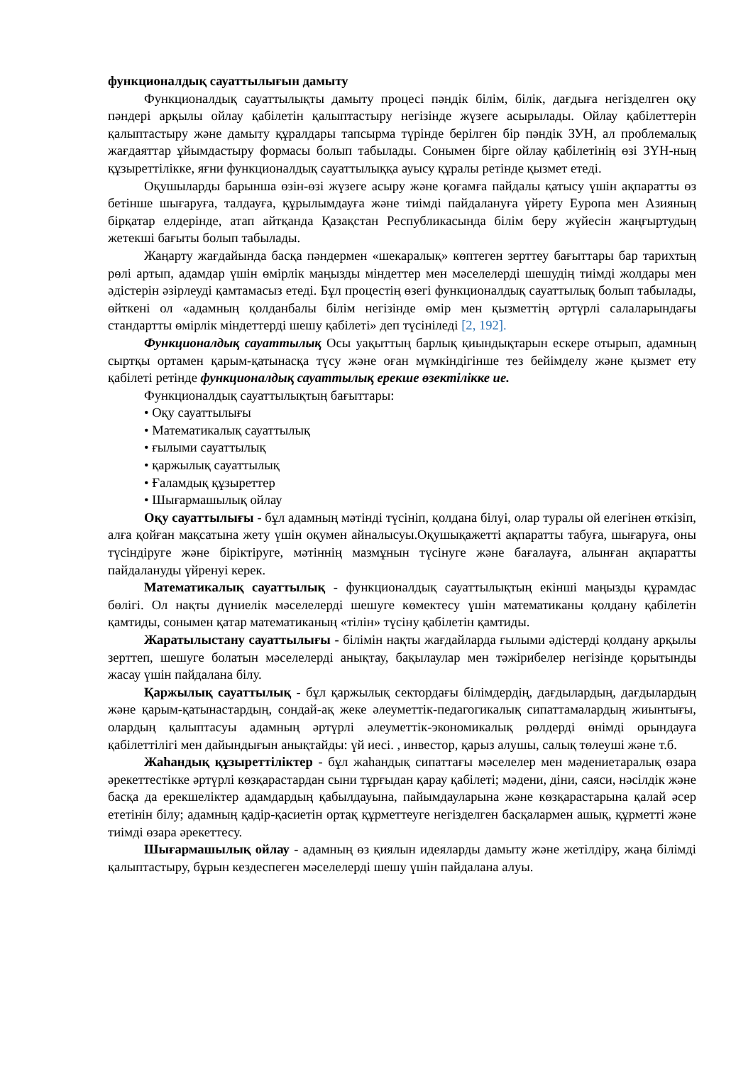функционалдық сауаттылығын дамыту
Функционалдық сауаттылықты дамыту процесі пәндік білім, білік, дағдыға негізделген оқу пәндері арқылы ойлау қабілетін қалыптастыру негізінде жүзеге асырылады. Ойлау қабілеттерін қалыптастыру және дамыту құралдары тапсырма түрінде берілген бір пәндік ЗУН, ал проблемалық жағдаяттар ұйымдастыру формасы болып табылады. Сонымен бірге ойлау қабілетінің өзі ЗҮН-ның құзыреттілікке, яғни функционалдық сауаттылыққа ауысу құралы ретінде қызмет етеді.
Оқушыларды барынша өзін-өзі жүзеге асыру және қоғамға пайдалы қатысу үшін ақпаратты өз бетінше шығаруға, талдауға, құрылымдауға және тиімді пайдалануға үйрету Еуропа мен Азияның бірқатар елдерінде, атап айтқанда Қазақстан Республикасында білім беру жүйесін жаңғыртудың жетекші бағыты болып табылады.
Жаңарту жағдайында басқа пәндермен «шекаралық» көптеген зерттеу бағыттары бар тарихтың рөлі артып, адамдар үшін өмірлік маңызды міндеттер мен мәселелерді шешудің тиімді жолдары мен әдістерін әзірлеуді қамтамасыз етеді. Бұл процестің өзегі функционалдық сауаттылық болып табылады, өйткені ол «адамның қолданбалы білім негізінде өмір мен қызметтің әртүрлі салаларындағы стандартты өмірлік міндеттерді шешу қабілеті» деп түсініледі [2, 192].
Функционалдық сауаттылық Осы уақыттың барлық қиындықтарын ескере отырып, адамның сыртқы ортамен қарым-қатынасқа түсу және оған мүмкіндігінше тез бейімделу және қызмет ету қабілеті ретінде функционалдық сауаттылық ерекше өзектілікке ие.
Функционалдық сауаттылықтың бағыттары:
• Оқу сауаттылығы
• Математикалық сауаттылық
• ғылыми сауаттылық
• қаржылық сауаттылық
• Ғаламдық құзыреттер
• Шығармашылық ойлау
Оқу сауаттылығы - бұл адамның мәтінді түсініп, қолдана білуі, олар туралы ой елегінен өткізіп, алға қойған мақсатына жету үшін оқумен айналысуы.Оқушықажетті ақпаратты табуға, шығаруға, оны түсіндіруге және біріктіруге, мәтіннің мазмұнын түсінуге және бағалауға, алынған ақпаратты пайдалануды үйренуі керек.
Математикалық сауаттылық - функционалдық сауаттылықтың екінші маңызды құрамдас бөлігі. Ол нақты дүниелік мәселелерді шешуге көмектесу үшін математиканы қолдану қабілетін қамтиды, сонымен қатар математиканың «тілін» түсіну қабілетін қамтиды.
Жаратылыстану сауаттылығы - білімін нақты жағдайларда ғылыми әдістерді қолдану арқылы зерттеп, шешуге болатын мәселелерді анықтау, бақылаулар мен тәжірибелер негізінде қорытынды жасау үшін пайдалана білу.
Қаржылық сауаттылық - бұл қаржылық сектордағы білімдердің, дағдылардың, дағдылардың және қарым-қатынастардың, сондай-ақ жеке әлеуметтік-педагогикалық сипаттамалардың жиынтығы, олардың қалыптасуы адамның әртүрлі әлеуметтік-экономикалық рөлдерді өнімді орындауға қабілеттілігі мен дайындығын анықтайды: үй иесі. , инвестор, қарыз алушы, салық төлеуші және т.б.
Жаһандық құзыреттіліктер - бұл жаһандық сипаттағы мәселелер мен мәдениетаралық өзара әрекеттестікке әртүрлі көзқарастардан сыни тұрғыдан қарау қабілеті; мәдени, діни, саяси, нәсілдік және басқа да ерекшеліктер адамдардың қабылдауына, пайымдауларына және көзқарастарына қалай әсер ететінін білу; адамның қадір-қасиетін ортақ құрметтеуге негізделген басқалармен ашық, құрметті және тиімді өзара әрекеттесу.
Шығармашылық ойлау - адамның өз қиялын идеяларды дамыту және жетілдіру, жаңа білімді қалыптастыру, бұрын кездеспеген мәселелерді шешу үшін пайдалана алуы.